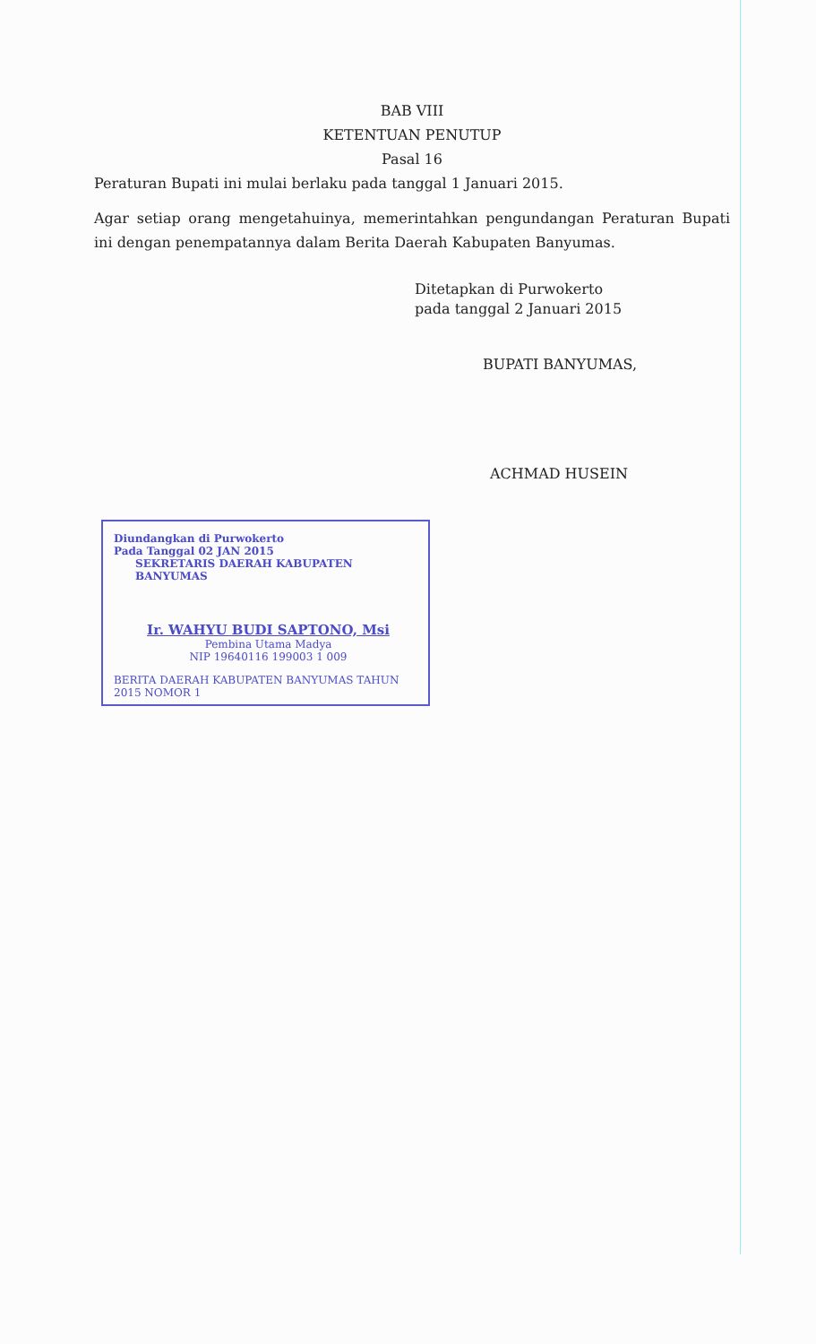BAB VIII
KETENTUAN PENUTUP
Pasal 16
Peraturan Bupati ini mulai berlaku pada tanggal 1 Januari 2015.
Agar setiap orang mengetahuinya, memerintahkan pengundangan Peraturan Bupati ini dengan penempatannya dalam Berita Daerah Kabupaten Banyumas.
Ditetapkan di Purwokerto
pada tanggal 2 Januari 2015
BUPATI BANYUMAS,
ACHMAD HUSEIN
Diundangkan di Purwokerto
Pada Tanggal 02 JAN 2015
SEKRETARIS DAERAH KABUPATEN BANYUMAS
Ir. WAHYU BUDI SAPTONO, Msi
Pembina Utama Madya
NIP 19640116 199003 1 009
BERITA DAERAH KABUPATEN BANYUMAS TAHUN 2015 NOMOR 1